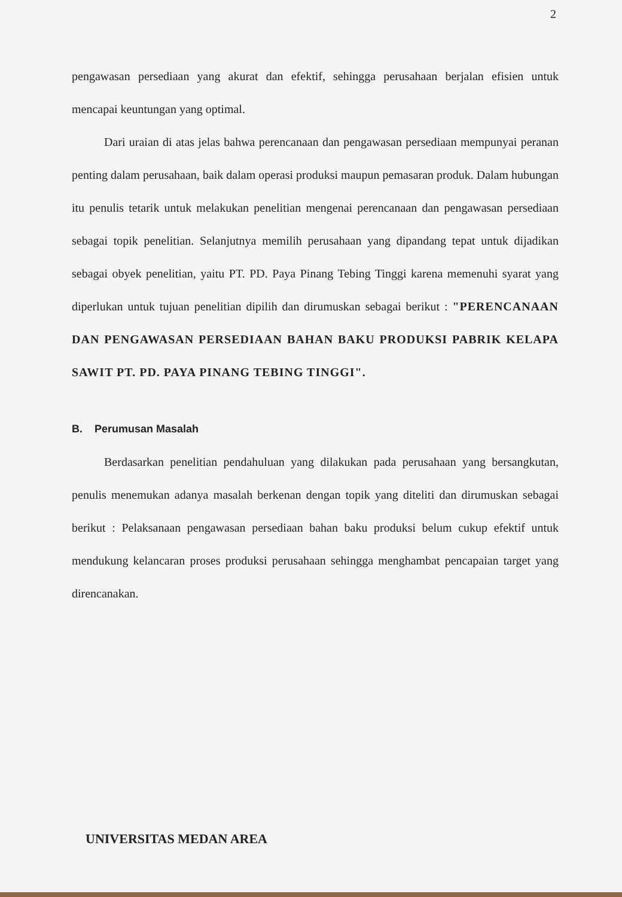2
pengawasan persediaan yang akurat dan efektif, sehingga perusahaan berjalan efisien untuk mencapai keuntungan yang optimal.
Dari uraian di atas jelas bahwa perencanaan dan pengawasan persediaan mempunyai peranan penting dalam perusahaan, baik dalam operasi produksi maupun pemasaran produk. Dalam hubungan itu penulis tetarik untuk melakukan penelitian mengenai perencanaan dan pengawasan persediaan sebagai topik penelitian. Selanjutnya memilih perusahaan yang dipandang tepat untuk dijadikan sebagai obyek penelitian, yaitu PT. PD. Paya Pinang Tebing Tinggi karena memenuhi syarat yang diperlukan untuk tujuan penelitian dipilih dan dirumuskan sebagai berikut : "PERENCANAAN DAN PENGAWASAN PERSEDIAAN BAHAN BAKU PRODUKSI PABRIK KELAPA SAWIT PT. PD. PAYA PINANG TEBING TINGGI".
B. Perumusan Masalah
Berdasarkan penelitian pendahuluan yang dilakukan pada perusahaan yang bersangkutan, penulis menemukan adanya masalah berkenan dengan topik yang diteliti dan dirumuskan sebagai berikut : Pelaksanaan pengawasan persediaan bahan baku produksi belum cukup efektif untuk mendukung kelancaran proses produksi perusahaan sehingga menghambat pencapaian target yang direncanakan.
UNIVERSITAS MEDAN AREA